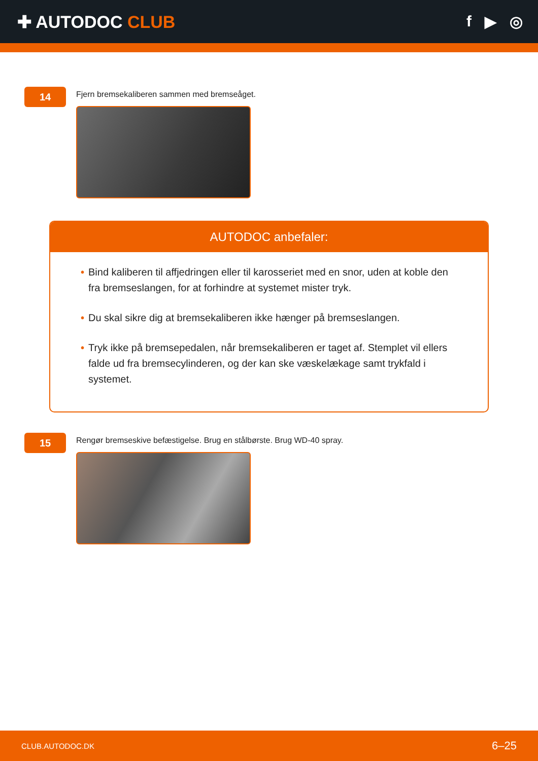✚ AUTODOC CLUB f ▶ ◎
14
Fjern bremsekaliberen sammen med bremseåget.
AUTODOC anbefaler:
• Bind kaliberen til affjedringen eller til karosseriet med en snor, uden at koble den fra bremseslangen, for at forhindre at systemet mister tryk.
• Du skal sikre dig at bremsekaliberen ikke hænger på bremseslangen.
• Tryk ikke på bremsepedalen, når bremsekaliberen er taget af. Stemplet vil ellers falde ud fra bremsecylinderen, og der kan ske væskelækage samt trykfald i systemet.
15
Rengør bremseskive befæstigelse. Brug en stålbørste. Brug WD-40 spray.
CLUB.AUTODOC.DK 6–25